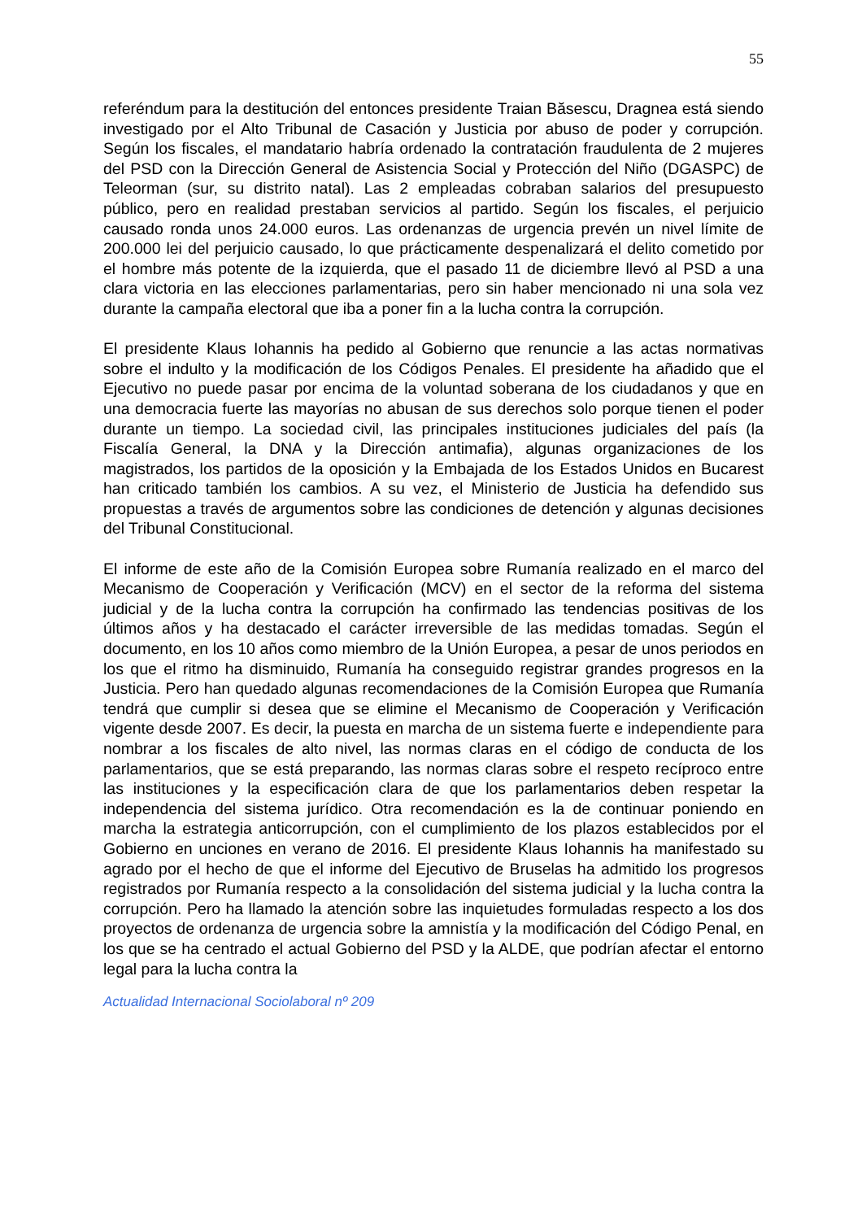55
referéndum para la destitución del entonces presidente Traian Băsescu, Dragnea está siendo investigado por el Alto Tribunal de Casación y Justicia por abuso de poder y corrupción. Según los fiscales, el mandatario habría ordenado la contratación fraudulenta de 2 mujeres del PSD con la Dirección General de Asistencia Social y Protección del Niño (DGASPC) de Teleorman (sur, su distrito natal). Las 2 empleadas cobraban salarios del presupuesto público, pero en realidad prestaban servicios al partido. Según los fiscales, el perjuicio causado ronda unos 24.000 euros. Las ordenanzas de urgencia prevén un nivel límite de 200.000 lei del perjuicio causado, lo que prácticamente despenalizará el delito cometido por el hombre más potente de la izquierda, que el pasado 11 de diciembre llevó al PSD a una clara victoria en las elecciones parlamentarias, pero sin haber mencionado ni una sola vez durante la campaña electoral que iba a poner fin a la lucha contra la corrupción.
El presidente Klaus Iohannis ha pedido al Gobierno que renuncie a las actas normativas sobre el indulto y la modificación de los Códigos Penales. El presidente ha añadido que el Ejecutivo no puede pasar por encima de la voluntad soberana de los ciudadanos y que en una democracia fuerte las mayorías no abusan de sus derechos solo porque tienen el poder durante un tiempo. La sociedad civil, las principales instituciones judiciales del país (la Fiscalía General, la DNA y la Dirección antimafia), algunas organizaciones de los magistrados, los partidos de la oposición y la Embajada de los Estados Unidos en Bucarest han criticado también los cambios. A su vez, el Ministerio de Justicia ha defendido sus propuestas a través de argumentos sobre las condiciones de detención y algunas decisiones del Tribunal Constitucional.
El informe de este año de la Comisión Europea sobre Rumanía realizado en el marco del Mecanismo de Cooperación y Verificación (MCV) en el sector de la reforma del sistema judicial y de la lucha contra la corrupción ha confirmado las tendencias positivas de los últimos años y ha destacado el carácter irreversible de las medidas tomadas. Según el documento, en los 10 años como miembro de la Unión Europea, a pesar de unos periodos en los que el ritmo ha disminuido, Rumanía ha conseguido registrar grandes progresos en la Justicia. Pero han quedado algunas recomendaciones de la Comisión Europea que Rumanía tendrá que cumplir si desea que se elimine el Mecanismo de Cooperación y Verificación vigente desde 2007. Es decir, la puesta en marcha de un sistema fuerte e independiente para nombrar a los fiscales de alto nivel, las normas claras en el código de conducta de los parlamentarios, que se está preparando, las normas claras sobre el respeto recíproco entre las instituciones y la especificación clara de que los parlamentarios deben respetar la independencia del sistema jurídico. Otra recomendación es la de continuar poniendo en marcha la estrategia anticorrupción, con el cumplimiento de los plazos establecidos por el Gobierno en unciones en verano de 2016. El presidente Klaus Iohannis ha manifestado su agrado por el hecho de que el informe del Ejecutivo de Bruselas ha admitido los progresos registrados por Rumanía respecto a la consolidación del sistema judicial y la lucha contra la corrupción. Pero ha llamado la atención sobre las inquietudes formuladas respecto a los dos proyectos de ordenanza de urgencia sobre la amnistía y la modificación del Código Penal, en los que se ha centrado el actual Gobierno del PSD y la ALDE, que podrían afectar el entorno legal para la lucha contra la
Actualidad Internacional Sociolaboral nº 209